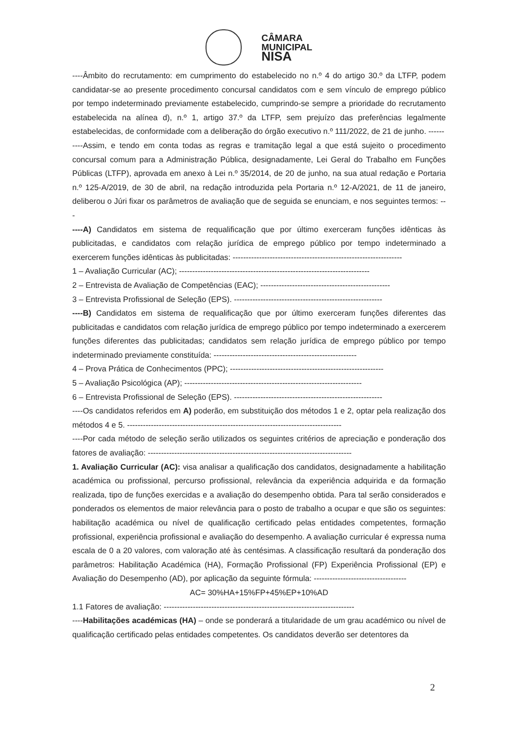CÂMARA
MUNICIPAL
NISA
----Âmbito do recrutamento: em cumprimento do estabelecido no n.º 4 do artigo 30.º da LTFP, podem candidatar-se ao presente procedimento concursal candidatos com e sem vínculo de emprego público por tempo indeterminado previamente estabelecido, cumprindo-se sempre a prioridade do recrutamento estabelecida na alínea d), n.º 1, artigo 37.º da LTFP, sem prejuízo das preferências legalmente estabelecidas, de conformidade com a deliberação do órgão executivo n.º 111/2022, de 21 de junho. ------
----Assim, e tendo em conta todas as regras e tramitação legal a que está sujeito o procedimento concursal comum para a Administração Pública, designadamente, Lei Geral do Trabalho em Funções Públicas (LTFP), aprovada em anexo à Lei n.º 35/2014, de 20 de junho, na sua atual redação e Portaria n.º 125-A/2019, de 30 de abril, na redação introduzida pela Portaria n.º 12-A/2021, de 11 de janeiro, deliberou o Júri fixar os parâmetros de avaliação que de seguida se enunciam, e nos seguintes termos: ---
----A) Candidatos em sistema de requalificação que por último exerceram funções idênticas às publicitadas, e candidatos com relação jurídica de emprego público por tempo indeterminado a exercerem funções idênticas às publicitadas: ----------------------------------------------------------------
1 – Avaliação Curricular (AC); ------------------------------------------------------------------------
2 – Entrevista de Avaliação de Competências (EAC); -------------------------------------------------
3 – Entrevista Profissional de Seleção (EPS). --------------------------------------------------------
----B) Candidatos em sistema de requalificação que por último exerceram funções diferentes das publicitadas e candidatos com relação jurídica de emprego público por tempo indeterminado a exercerem funções diferentes das publicitadas; candidatos sem relação jurídica de emprego público por tempo indeterminado previamente constituída: ------------------------------------------------------
4 – Prova Prática de Conhecimentos (PPC); ----------------------------------------------------------
5 – Avaliação Psicológica (AP); -------------------------------------------------------------------
6 – Entrevista Profissional de Seleção (EPS). --------------------------------------------------------
----Os candidatos referidos em A) poderão, em substituição dos métodos 1 e 2, optar pela realização dos métodos 4 e 5. ---------------------------------------------------------------------------------
----Por cada método de seleção serão utilizados os seguintes critérios de apreciação e ponderação dos fatores de avaliação: -----------------------------------------------------------------------------
1. Avaliação Curricular (AC): visa analisar a qualificação dos candidatos, designadamente a habilitação académica ou profissional, percurso profissional, relevância da experiência adquirida e da formação realizada, tipo de funções exercidas e a avaliação do desempenho obtida. Para tal serão considerados e ponderados os elementos de maior relevância para o posto de trabalho a ocupar e que são os seguintes: habilitação académica ou nível de qualificação certificado pelas entidades competentes, formação profissional, experiência profissional e avaliação do desempenho. A avaliação curricular é expressa numa escala de 0 a 20 valores, com valoração até às centésimas. A classificação resultará da ponderação dos parâmetros: Habilitação Académica (HA), Formação Profissional (FP) Experiência Profissional (EP) e Avaliação do Desempenho (AD), por aplicação da seguinte fórmula: -----------------------------------
AC= 30%HA+15%FP+45%EP+10%AD
1.1 Fatores de avaliação: ------------------------------------------------------------------------
----Habilitações académicas (HA) – onde se ponderará a titularidade de um grau académico ou nível de qualificação certificado pelas entidades competentes. Os candidatos deverão ser detentores da
2